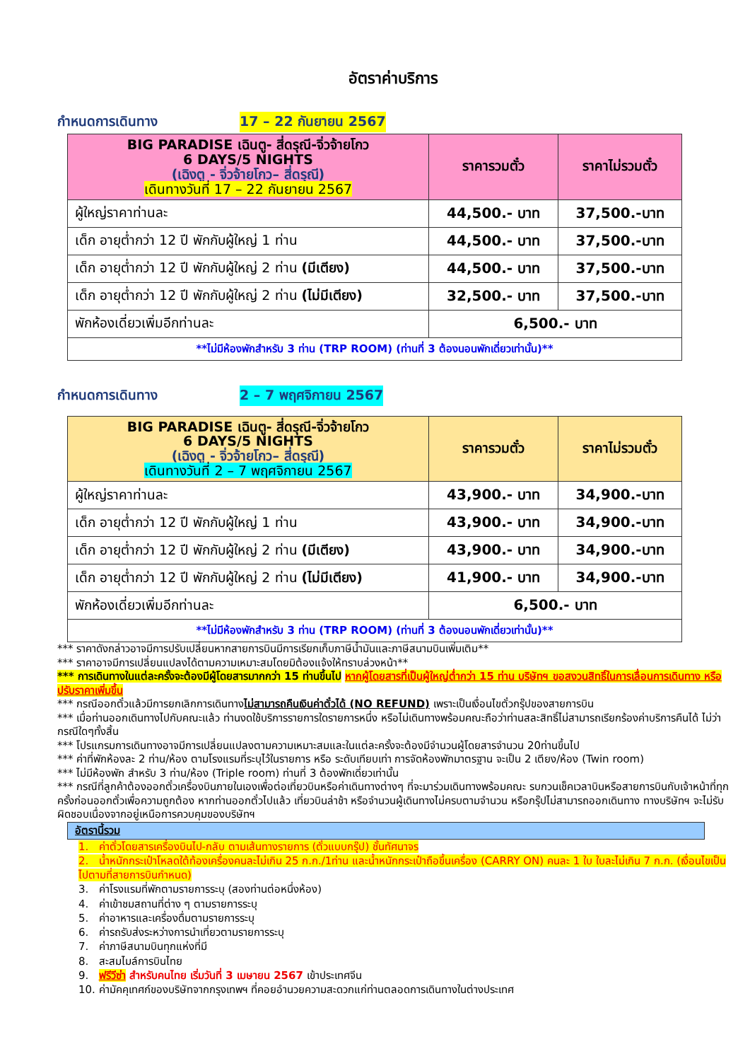อัตราค่าบริการ
กำหนดการเดินทาง 17 – 22 กันยายน 2567
| BIG PARADISE เฉินตู- สี่ดรุณี-จิ่วจ้ายโกว 6 DAYS/5 NIGHTS (เฉิงตู - จิ่วจ้ายโกว– สี่ดรุณี) เดินทางวันที่ 17 – 22 กันยายน 2567 | ราคารวมตั๋ว | ราคาไม่รวมตั๋ว |
| --- | --- | --- |
| ผู้ใหญ่ราคาท่านละ | 44,500.- บาท | 37,500.-บาท |
| เด็ก อายุต่ำกว่า 12 ปี พักกับผู้ใหญ่ 1 ท่าน | 44,500.- บาท | 37,500.-บาท |
| เด็ก อายุต่ำกว่า 12 ปี พักกับผู้ใหญ่ 2 ท่าน (มีเตียง) | 44,500.- บาท | 37,500.-บาท |
| เด็ก อายุต่ำกว่า 12 ปี พักกับผู้ใหญ่ 2 ท่าน (ไม่มีเตียง) | 32,500.- บาท | 37,500.-บาท |
| พักห้องเดี่ยวเพิ่มอีกท่านละ | 6,500.- บาท | |
| **ไม่มีห้องพักสำหรับ 3 ท่าน (TRP ROOM) (ท่านที่ 3 ต้องนอนพักเดี่ยวเท่านั้น)** | | |
กำหนดการเดินทาง 2 – 7 พฤศจิกายน 2567
| BIG PARADISE เฉินตู- สี่ดรุณี-จิ่วจ้ายโกว 6 DAYS/5 NIGHTS (เฉิงตู - จิ่วจ้ายโกว– สี่ดรุณี) เดินทางวันที่ 2 – 7 พฤศจิกายน 2567 | ราคารวมตั๋ว | ราคาไม่รวมตั๋ว |
| --- | --- | --- |
| ผู้ใหญ่ราคาท่านละ | 43,900.- บาท | 34,900.-บาท |
| เด็ก อายุต่ำกว่า 12 ปี พักกับผู้ใหญ่ 1 ท่าน | 43,900.- บาท | 34,900.-บาท |
| เด็ก อายุต่ำกว่า 12 ปี พักกับผู้ใหญ่ 2 ท่าน (มีเตียง) | 43,900.- บาท | 34,900.-บาท |
| เด็ก อายุต่ำกว่า 12 ปี พักกับผู้ใหญ่ 2 ท่าน (ไม่มีเตียง) | 41,900.- บาท | 34,900.-บาท |
| พักห้องเดี่ยวเพิ่มอีกท่านละ | 6,500.- บาท | |
| **ไม่มีห้องพักสำหรับ 3 ท่าน (TRP ROOM) (ท่านที่ 3 ต้องนอนพักเดี่ยวเท่านั้น)** | | |
*** ราคาดังกล่าวอาจมีการปรับเปลี่ยนหากสายการบินมีการเรียกเก็บภาษีน้ำมันและภาษีสนามบินเพิ่มเติม**
*** ราคาอาจมีการเปลี่ยนแปลงได้ตามความเหมาะสมโดยมิต้องแจ้งให้ทราบล่วงหน้า**
*** การเดินทางในแต่ละครั้งจะต้องมีผู้โดยสารมากกว่า 15 ท่านขึ้นไป หากผู้โดยสารที่เป็นผู้ใหญ่ต่ำกว่า 15 ท่าน บริษัทฯ ขอสงวนสิทธิ์ในการเลื่อนการเดินทาง หรือปรับราคาเพิ่มขึ้น
*** กรณีออกตั๋วแล้วมีการยกเลิกการเดินทางไม่สามารถคืนเงินค่าตั๋วได้ (NO REFUND) เพราะเป็นเงื่อนไขตั๋วกรุ๊ปของสายการบิน
*** เมื่อท่านออกเดินทางไปกับคณะแล้ว ท่านงดใช้บริการรายการใดรายการหนึ่ง หรือไม่เดินทางพร้อมคณะถือว่าท่านสละสิทธิ์ไม่สามารถเรียกร้องค่าบริการคืนได้ ไม่ว่ากรณีใดๆทั้งสิ้น
*** โปรแกรมการเดินทางอาจมีการเปลี่ยนแปลงตามความเหมาะสมและในแต่ละครั้งจะต้องมีจำนวนผู้โดยสารจำนวน 20ท่านขึ้นไป
*** ค่าที่พักห้องละ 2 ท่าน/ห้อง ตามโรงแรมที่ระบุไว้ในรายการ หรือ ระดับเทียบเท่า การจัดห้องพักมาตรฐาน จะเป็น 2 เตียง/ห้อง (Twin room)
*** ไม่มีห้องพัก สำหรับ 3 ท่าน/ห้อง (Triple room) ท่านที่ 3 ต้องพักเดี่ยวเท่านั้น
*** กรณีที่ลูกค้าต้องออกตั๋วเครื่องบินภายในเองเพื่อต่อเที่ยวบินหรือค่าเดินทางต่างๆ ที่จะมาร่วมเดินทางพร้อมคณะ รบกวนเช็คเวลาบินหรือสายการบินกับเจ้าหน้าที่ทุกครั้งก่อนออกตั๋วเพื่อความถูกต้อง หากท่านออกตั๋วไปแล้ว เที่ยวบินล่าช้า หรือจำนวนผู้เดินทางไม่ครบตามจำนวน หรือกรุ๊ปไม่สามารถออกเดินทาง ทางบริษัทฯ จะไม่รับผิดชอบเนื่องจากอยู่เหนือการควบคุมของบริษัทฯ
อัตรานี้รวม
1. ค่าตั๋วโดยสารเครื่องบินไป-กลับ ตามเส้นทางรายการ (ตั๋วแบบกรุ๊ป) ชั้นทัศนาจร
2. น้ำหนักกระเป๋าโหลดใต้ท้องเครื่องคนละไม่เกิน 25 ก.ก./1ท่าน และน้ำหนักกระเป๋าถือขึ้นเครื่อง (CARRY ON) คนละ 1 ใบ ใบละไม่เกิน 7 ก.ก. (เงื่อนไขเป็นไปตามที่สายการบินกำหนด)
3. ค่าโรงแรมที่พักตามรายการระบุ (สองท่านต่อหนึ่งห้อง)
4. ค่าเข้าชมสถานที่ต่าง ๆ ตามรายการระบุ
5. ค่าอาหารและเครื่องดื่มตามรายการระบุ
6. ค่ารถรับส่งระหว่างการนำเที่ยวตามรายการระบุ
7. ค่าภาษีสนามบินทุกแห่งที่มี
8. สะสมไมล์การบินไทย
9. ฟรีวีซ่า สำหรับคนไทย เริ่มวันที่ 3 เมษายน 2567 เข้าประเทศจีน
10. ค่ามัคคุเทศก์ของบริษัทจากกรุงเทพฯ ที่คอยอำนวยความสะดวกแก่ท่านตลอดการเดินทางในต่างประเทศ